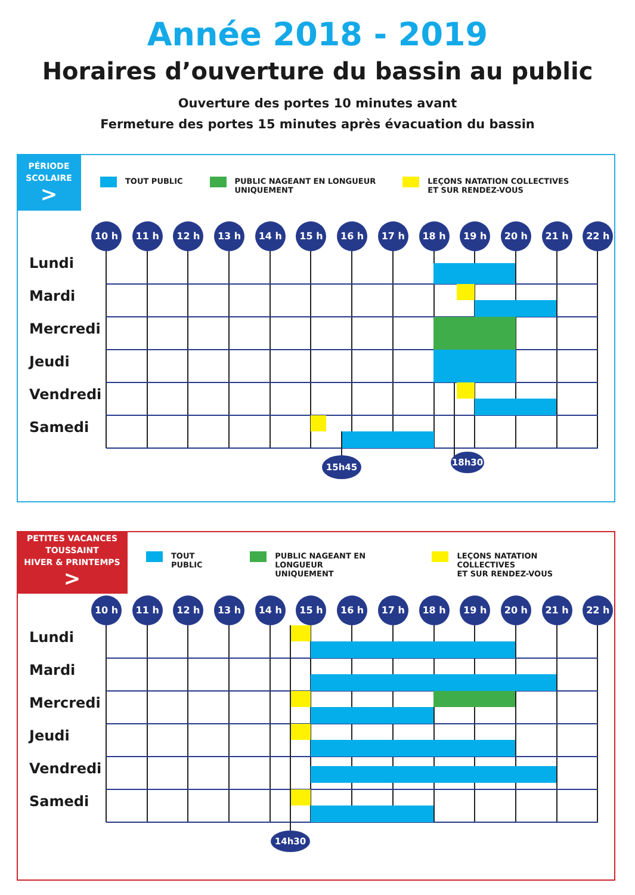Année 2018 - 2019
Horaires d’ouverture du bassin au public
Ouverture des portes 10 minutes avant
Fermeture des portes 15 minutes après évacuation du bassin
PÉRIODE
SCOLAIRE
>
TOUT PUBLIC PUBLIC NAGEANT EN LONGUEUR
UNIQUEMENT
LEÇONS NATATION COLLECTIVES
ET SUR RENDEZ-VOUS
10 h 11 h 12 h 13 h 14 h 15 h 16 h 17 h 18 h 19 h 20 h 21 h 22 h
Lundi
Mardi
Mercredi
Jeudi
Vendredi
Samedi
15h45 18h30
PETITES VACANCES
TOUSSAINT
HIVER & PRINTEMPS
>
TOUT PUBLIC PUBLIC NAGEANT EN LONGUEUR
UNIQUEMENT
LEÇONS NATATION COLLECTIVES
ET SUR RENDEZ-VOUS
10 h 11 h 12 h 13 h 14 h 15 h 16 h 17 h 18 h 19 h 20 h 21 h 22 h
Lundi
Mardi
Mercredi
Jeudi
Vendredi
Samedi
14h30